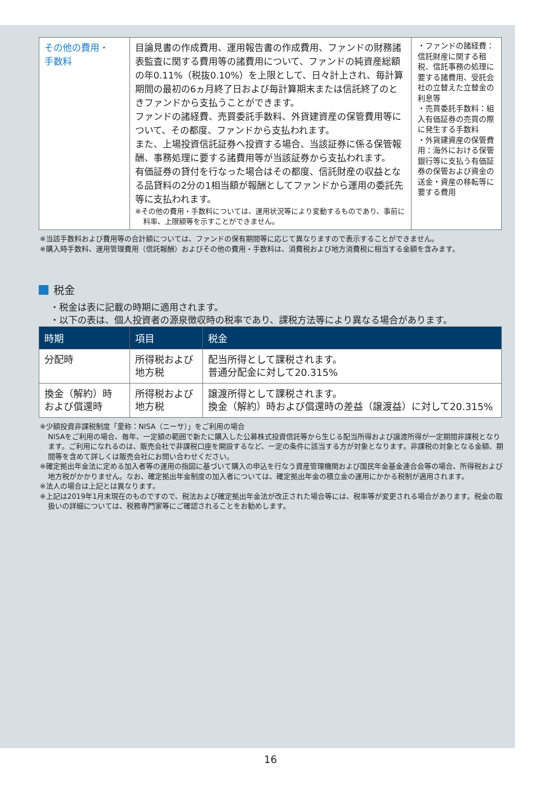| その他の費用・ 手数料 | 目論見書の作成費用、運用報告書の作成費用、ファンドの財務諸表監査に関する費用等の諸費用について、ファンドの純資産総額の年0.11%（税抜0.10%）を上限として、日々計上され、毎計算期間の最初の6ヵ月終了日および毎計算期末または信託終了のときファンドから支払うことができます。 ファンドの諸経費、売買委託手数料、外貨建資産の保管費用等について、その都度、ファンドから支払われます。 また、上場投資信託証券へ投資する場合、当該証券に係る保管報酬、事務処理に要する諸費用等が当該証券から支払われます。 有価証券の貸付を行なった場合はその都度、信託財産の収益となる品貸料の2分の1相当額が報酬としてファンドから運用の委託先等に支払われます。 ※その他の費用・手数料については、運用状況等により変動するものであり、事前に料率、上限額等を示すことができません。 | ・ファンドの諸経費：信託財産に関する租税、信託事務の処理に要する諸費用、受託会社の立替えた立替金の利息等 ・売買委託手数料：組入有価証券の売買の際に発生する手数料 ・外貨建資産の保管費用：海外における保管銀行等に支払う有価証券の保管および資金の送金・資産の移転等に要する費用 |
※当該手数料および費用等の合計額については、ファンドの保有期間等に応じて異なりますので表示することができません。
※購入時手数料、運用管理費用（信託報酬）およびその他の費用・手数料は、消費税および地方消費税に相当する金額を含みます。
税金
・税金は表に記載の時期に適用されます。
・以下の表は、個人投資者の源泉徴収時の税率であり、課税方法等により異なる場合があります。
| 時期 | 項目 | 税金 |
| --- | --- | --- |
| 分配時 | 所得税および 地方税 | 配当所得として課税されます。 普通分配金に対して20.315% |
| 換金（解約）時 および償還時 | 所得税および 地方税 | 譲渡所得として課税されます。 換金（解約）時および償還時の差益（譲渡益）に対して20.315% |
※少額投資非課税制度「愛称：NISA（ニーサ）」をご利用の場合
NISAをご利用の場合、毎年、一定額の範囲で新たに購入した公募株式投資信託等から生じる配当所得および譲渡所得が一定期間非課税となります。ご利用になれるのは、販売会社で非課税口座を開設するなど、一定の条件に該当する方が対象となります。非課税の対象となる金額、期間等を含めて詳しくは販売会社にお問い合わせください。
※確定拠出年金法に定める加入者等の運用の指図に基づいて購入の申込を行なう資産管理機関および国民年金基金連合会等の場合、所得税および地方税がかかりません。なお、確定拠出年金制度の加入者については、確定拠出年金の積立金の運用にかかる税制が適用されます。
※法人の場合は上記とは異なります。
※上記は2019年1月末現在のものですので、税法および確定拠出年金法が改正された場合等には、税率等が変更される場合があります。税金の取扱いの詳細については、税務専門家等にご確認されることをお勧めします。
16